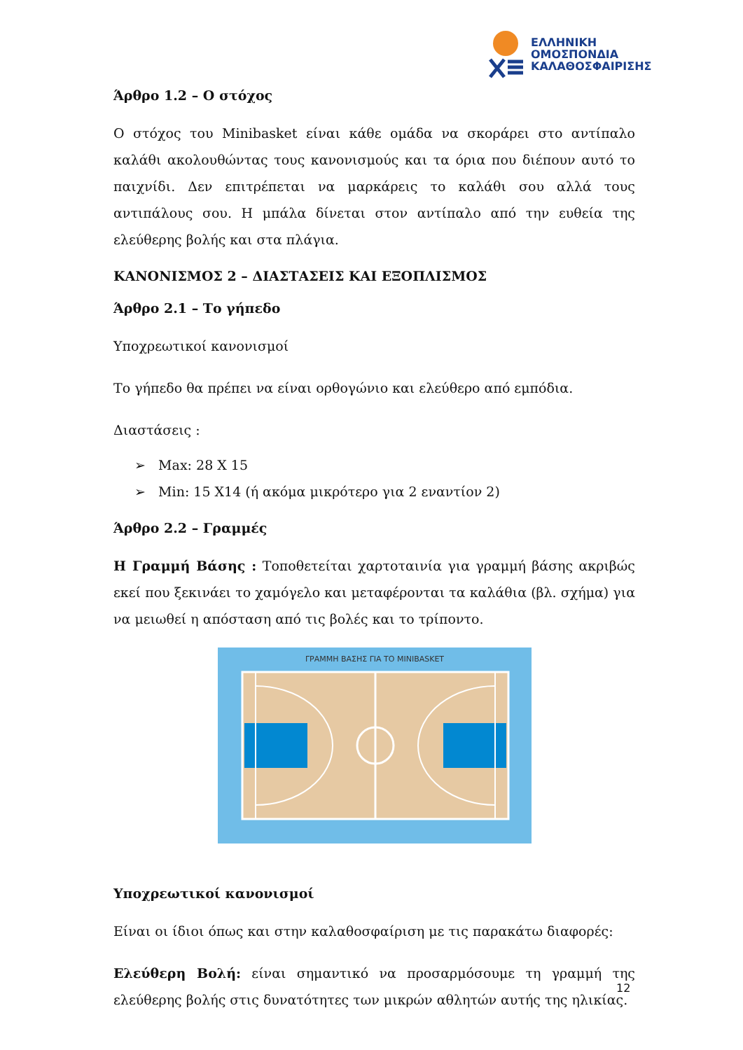ΕΛΛΗΝΙΚΗ
ΟΜΟΣΠΟΝΔΙΑ
ΚΑΛΑΘΟΣΦΑΙΡΙΣΗΣ
Άρθρο 1.2 – Ο στόχος
Ο στόχος του Minibasket είναι κάθε ομάδα να σκοράρει στο αντίπαλο καλάθι ακολουθώντας τους κανονισμούς και τα όρια που διέπουν αυτό το παιχνίδι. Δεν επιτρέπεται να μαρκάρεις το καλάθι σου αλλά τους αντιπάλους σου. Η μπάλα δίνεται στον αντίπαλο από την ευθεία της ελεύθερης βολής και στα πλάγια.
ΚΑΝΟΝΙΣΜΟΣ 2 – ΔΙΑΣΤΑΣΕΙΣ ΚΑΙ ΕΞΟΠΛΙΣΜΟΣ
Άρθρο 2.1 – Το γήπεδο
Υποχρεωτικοί κανονισμοί
Το γήπεδο θα πρέπει να είναι ορθογώνιο και ελεύθερο από εμπόδια.
Διαστάσεις :
➢ Max: 28 X 15
➢ Min: 15 X14 (ή ακόμα μικρότερο για 2 εναντίον 2)
Άρθρο 2.2 – Γραμμές
Η Γραμμή Βάσης : Τοποθετείται χαρτοταινία για γραμμή βάσης ακριβώς εκεί που ξεκινάει το χαμόγελο και μεταφέρονται τα καλάθια (βλ. σχήμα) για να μειωθεί η απόσταση από τις βολές και το τρίποντο.
ΓΡΑΜΜΗ ΒΑΣΗΣ ΓΙΑ ΤΟ MINIBASKET
Υποχρεωτικοί κανονισμοί
Είναι οι ίδιοι όπως και στην καλαθοσφαίριση με τις παρακάτω διαφορές:
Ελεύθερη Βολή: είναι σημαντικό να προσαρμόσουμε τη γραμμή της ελεύθερης βολής στις δυνατότητες των μικρών αθλητών αυτής της ηλικίας.
12